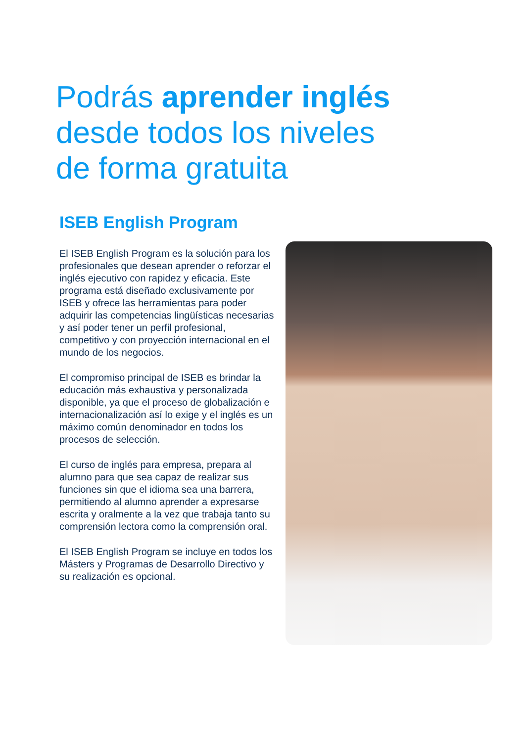Podrás aprender inglés
desde todos los niveles
de forma gratuita
ISEB English Program
El ISEB English Program es la solución para los profesionales que desean aprender o reforzar el inglés ejecutivo con rapidez y eficacia. Este programa está diseñado exclusivamente por ISEB y ofrece las herramientas para poder adquirir las competencias lingüísticas necesarias y así poder tener un perfil profesional, competitivo y con proyección internacional en el mundo de los negocios.
El compromiso principal de ISEB es brindar la educación más exhaustiva y personalizada disponible, ya que el proceso de globalización e internacionalización así lo exige y el inglés es un máximo común denominador en todos los procesos de selección.
El curso de inglés para empresa, prepara al alumno para que sea capaz de realizar sus funciones sin que el idioma sea una barrera, permitiendo al alumno aprender a expresarse escrita y oralmente a la vez que trabaja tanto su comprensión lectora como la comprensión oral.
El ISEB English Program se incluye en todos los Másters y Programas de Desarrollo Directivo y su realización es opcional.